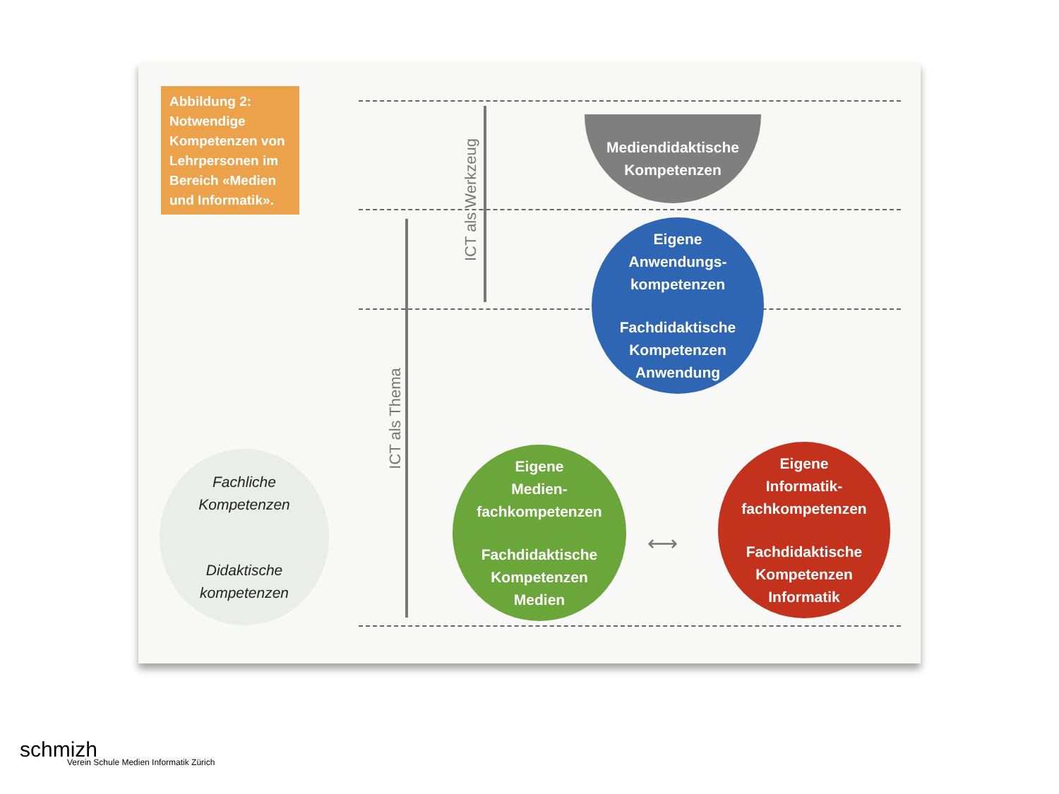Abbildung 2: Notwendige Kompetenzen von Lehrpersonen im Bereich «Medien und Informatik».
ICT als Werkzeug
ICT als Thema
Mediendidaktische
Kompetenzen
Eigene
Anwendungs-
kompetenzen
Fachdidaktische
Kompetenzen
Anwendung
Eigene
Medien-
fachkompetenzen
Fachdidaktische
Kompetenzen
Medien
Eigene
Informatik-
fachkompetenzen
Fachdidaktische
Kompetenzen
Informatik
Fachliche
Kompetenzen
Didaktische
kompetenzen
⟷
schmizh
Verein Schule Medien Informatik Zürich